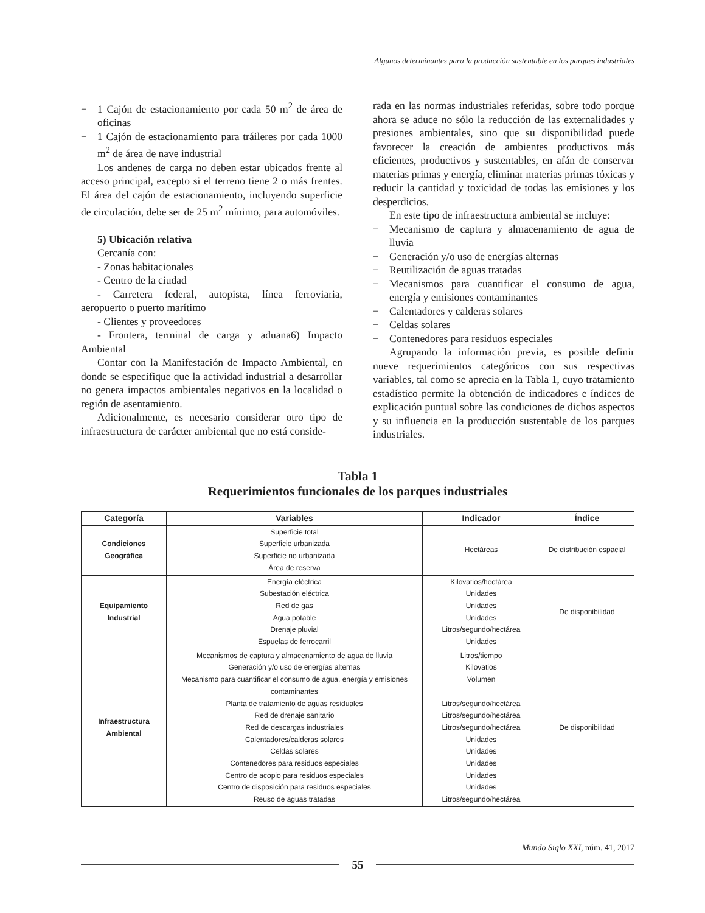Algunos determinantes para la producción sustentable en los parques industriales
− 1 Cajón de estacionamiento por cada 50 m<sup>2</sup> de área de oficinas
− 1 Cajón de estacionamiento para tráileres por cada 1000 m<sup>2</sup> de área de nave industrial
Los andenes de carga no deben estar ubicados frente al acceso principal, excepto si el terreno tiene 2 o más frentes. El área del cajón de estacionamiento, incluyendo superficie de circulación, debe ser de 25 m<sup>2</sup> mínimo, para automóviles.
5) Ubicación relativa
Cercanía con:
- Zonas habitacionales
- Centro de la ciudad
- Carretera federal, autopista, línea ferroviaria, aeropuerto o puerto marítimo
- Clientes y proveedores
- Frontera, terminal de carga y aduana6) Impacto Ambiental
Contar con la Manifestación de Impacto Ambiental, en donde se especifique que la actividad industrial a desarrollar no genera impactos ambientales negativos en la localidad o región de asentamiento.
Adicionalmente, es necesario considerar otro tipo de infraestructura de carácter ambiental que no está conside-
rada en las normas industriales referidas, sobre todo porque ahora se aduce no sólo la reducción de las externalidades y presiones ambientales, sino que su disponibilidad puede favorecer la creación de ambientes productivos más eficientes, productivos y sustentables, en afán de conservar materias primas y energía, eliminar materias primas tóxicas y reducir la cantidad y toxicidad de todas las emisiones y los desperdicios.
En este tipo de infraestructura ambiental se incluye:
− Mecanismo de captura y almacenamiento de agua de lluvia
− Generación y/o uso de energías alternas
− Reutilización de aguas tratadas
− Mecanismos para cuantificar el consumo de agua, energía y emisiones contaminantes
− Calentadores y calderas solares
− Celdas solares
− Contenedores para residuos especiales
Agrupando la información previa, es posible definir nueve requerimientos categóricos con sus respectivas variables, tal como se aprecia en la Tabla 1, cuyo tratamiento estadístico permite la obtención de indicadores e índices de explicación puntual sobre las condiciones de dichos aspectos y su influencia en la producción sustentable de los parques industriales.
Tabla 1
Requerimientos funcionales de los parques industriales
| Categoría | Variables | Indicador | Índice |
| --- | --- | --- | --- |
| Condiciones Geográfica | Superficie total Superficie urbanizada Superficie no urbanizada Área de reserva | Hectáreas | De distribución espacial |
| Equipamiento Industrial | Energía eléctrica Subestación eléctrica Red de gas Agua potable Drenaje pluvial Espuelas de ferrocarril | Kilovatios/hectárea Unidades Unidades Unidades Litros/segundo/hectárea Unidades | De disponibilidad |
| Infraestructura Ambiental | Mecanismos de captura y almacenamiento de agua de lluvia Generación y/o uso de energías alternas Mecanismo para cuantificar el consumo de agua, energía y emisiones contaminantes Planta de tratamiento de aguas residuales Red de drenaje sanitario Red de descargas industriales Calentadores/calderas solares Celdas solares Contenedores para residuos especiales Centro de acopio para residuos especiales Centro de disposición para residuos especiales Reuso de aguas tratadas | Litros/tiempo Kilovatios Volumen Litros/segundo/hectárea Litros/segundo/hectárea Litros/segundo/hectárea Unidades Unidades Unidades Unidades Unidades Litros/segundo/hectárea | De disponibilidad |
Mundo Siglo XXI, núm. 41, 2017
55